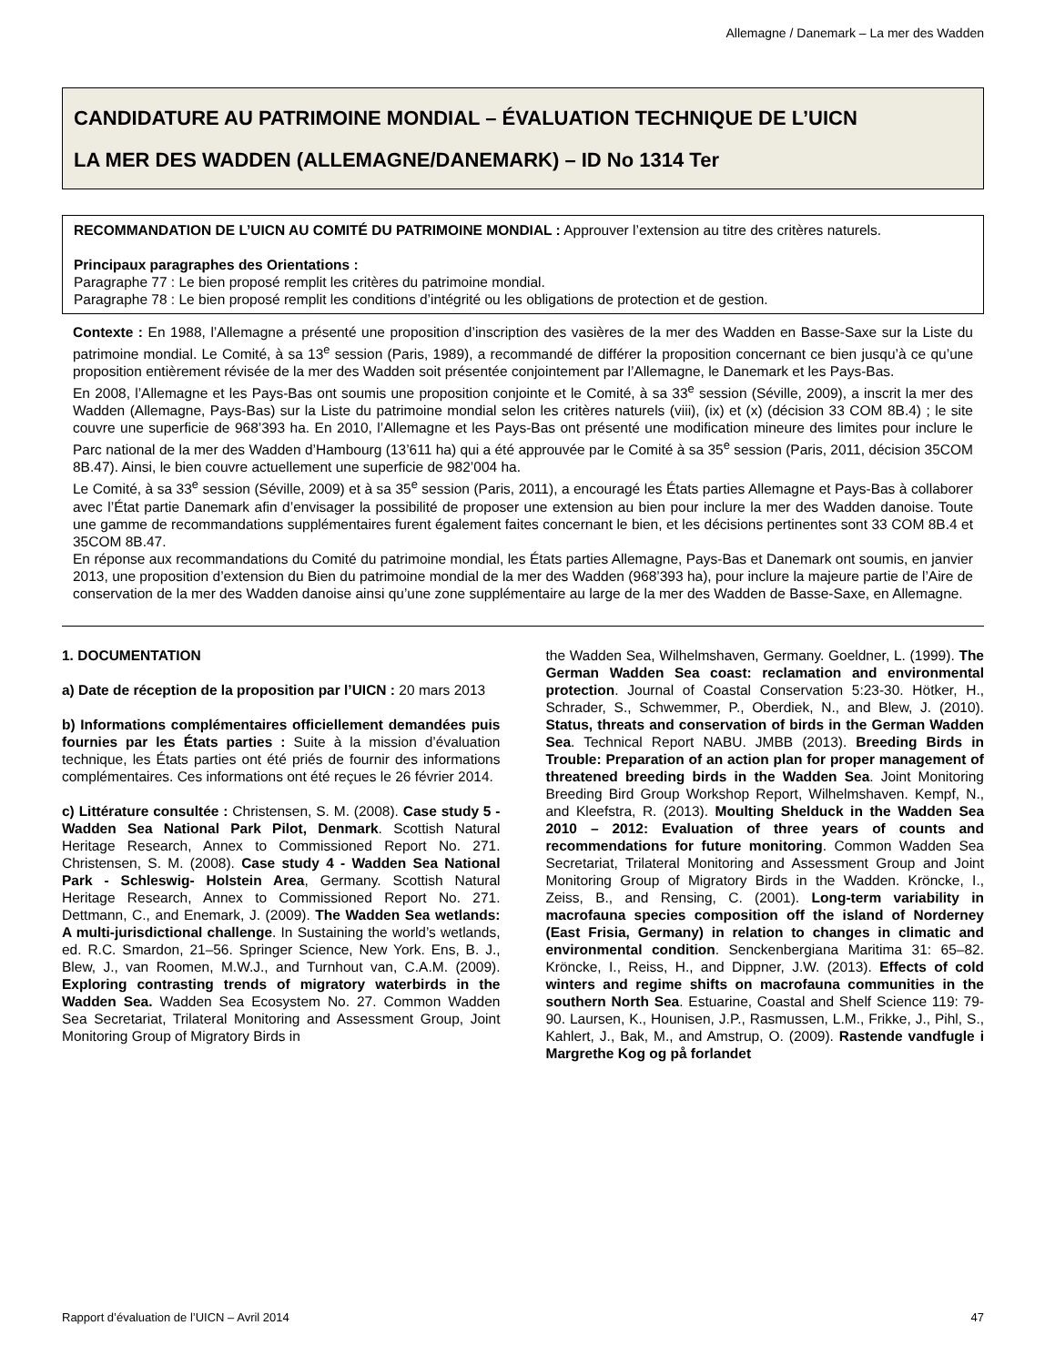Allemagne / Danemark – La mer des Wadden
CANDIDATURE AU PATRIMOINE MONDIAL – ÉVALUATION TECHNIQUE DE L’UICN
LA MER DES WADDEN (ALLEMAGNE/DANEMARK) – ID No 1314 Ter
RECOMMANDATION DE L’UICN AU COMITÉ DU PATRIMOINE MONDIAL : Approuver l’extension au titre des critères naturels.
Principaux paragraphes des Orientations :
Paragraphe 77 : Le bien proposé remplit les critères du patrimoine mondial.
Paragraphe 78 : Le bien proposé remplit les conditions d’intégrité ou les obligations de protection et de gestion.
Contexte : En 1988, l’Allemagne a présenté une proposition d’inscription des vasières de la mer des Wadden en Basse-Saxe sur la Liste du patrimoine mondial. Le Comité, à sa 13<sup>e</sup> session (Paris, 1989), a recommandé de différer la proposition concernant ce bien jusqu’à ce qu’une proposition entièrement révisée de la mer des Wadden soit présentée conjointement par l’Allemagne, le Danemark et les Pays-Bas.
En 2008, l’Allemagne et les Pays-Bas ont soumis une proposition conjointe et le Comité, à sa 33<sup>e</sup> session (Séville, 2009), a inscrit la mer des Wadden (Allemagne, Pays-Bas) sur la Liste du patrimoine mondial selon les critères naturels (viii), (ix) et (x) (décision 33 COM 8B.4) ; le site couvre une superficie de 968’393 ha. En 2010, l’Allemagne et les Pays-Bas ont présenté une modification mineure des limites pour inclure le Parc national de la mer des Wadden d’Hambourg (13’611 ha) qui a été approuvée par le Comité à sa 35<sup>e</sup> session (Paris, 2011, décision 35COM 8B.47). Ainsi, le bien couvre actuellement une superficie de 982’004 ha.
Le Comité, à sa 33<sup>e</sup> session (Séville, 2009) et à sa 35<sup>e</sup> session (Paris, 2011), a encouragé les États parties Allemagne et Pays-Bas à collaborer avec l’État partie Danemark afin d’envisager la possibilité de proposer une extension au bien pour inclure la mer des Wadden danoise. Toute une gamme de recommandations supplémentaires furent également faites concernant le bien, et les décisions pertinentes sont 33 COM 8B.4 et 35COM 8B.47.
En réponse aux recommandations du Comité du patrimoine mondial, les États parties Allemagne, Pays-Bas et Danemark ont soumis, en janvier 2013, une proposition d’extension du Bien du patrimoine mondial de la mer des Wadden (968’393 ha), pour inclure la majeure partie de l’Aire de conservation de la mer des Wadden danoise ainsi qu’une zone supplémentaire au large de la mer des Wadden de Basse-Saxe, en Allemagne.
1. DOCUMENTATION
a) Date de réception de la proposition par l’UICN : 20 mars 2013
b) Informations complémentaires officiellement demandées puis fournies par les États parties : Suite à la mission d’évaluation technique, les États parties ont été priés de fournir des informations complémentaires. Ces informations ont été reçues le 26 février 2014.
c) Littérature consultée : Christensen, S. M. (2008). Case study 5 - Wadden Sea National Park Pilot, Denmark. Scottish Natural Heritage Research, Annex to Commissioned Report No. 271. Christensen, S. M. (2008). Case study 4 - Wadden Sea National Park - Schleswig- Holstein Area, Germany. Scottish Natural Heritage Research, Annex to Commissioned Report No. 271. Dettmann, C., and Enemark, J. (2009). The Wadden Sea wetlands: A multi-jurisdictional challenge. In Sustaining the world’s wetlands, ed. R.C. Smardon, 21–56. Springer Science, New York. Ens, B. J., Blew, J., van Roomen, M.W.J., and Turnhout van, C.A.M. (2009). Exploring contrasting trends of migratory waterbirds in the Wadden Sea. Wadden Sea Ecosystem No. 27. Common Wadden Sea Secretariat, Trilateral Monitoring and Assessment Group, Joint Monitoring Group of Migratory Birds in
the Wadden Sea, Wilhelmshaven, Germany. Goeldner, L. (1999). The German Wadden Sea coast: reclamation and environmental protection. Journal of Coastal Conservation 5:23-30. Hötker, H., Schrader, S., Schwemmer, P., Oberdiek, N., and Blew, J. (2010). Status, threats and conservation of birds in the German Wadden Sea. Technical Report NABU. JMBB (2013). Breeding Birds in Trouble: Preparation of an action plan for proper management of threatened breeding birds in the Wadden Sea. Joint Monitoring Breeding Bird Group Workshop Report, Wilhelmshaven. Kempf, N., and Kleefstra, R. (2013). Moulting Shelduck in the Wadden Sea 2010 – 2012: Evaluation of three years of counts and recommendations for future monitoring. Common Wadden Sea Secretariat, Trilateral Monitoring and Assessment Group and Joint Monitoring Group of Migratory Birds in the Wadden. Kröncke, I., Zeiss, B., and Rensing, C. (2001). Long-term variability in macrofauna species composition off the island of Norderney (East Frisia, Germany) in relation to changes in climatic and environmental condition. Senckenbergiana Maritima 31: 65–82. Kröncke, I., Reiss, H., and Dippner, J.W. (2013). Effects of cold winters and regime shifts on macrofauna communities in the southern North Sea. Estuarine, Coastal and Shelf Science 119: 79-90. Laursen, K., Hounisen, J.P., Rasmussen, L.M., Frikke, J., Pihl, S., Kahlert, J., Bak, M., and Amstrup, O. (2009). Rastende vandfugle i Margrethe Kog og på forlandet
Rapport d’évaluation de l’UICN – Avril 2014 47